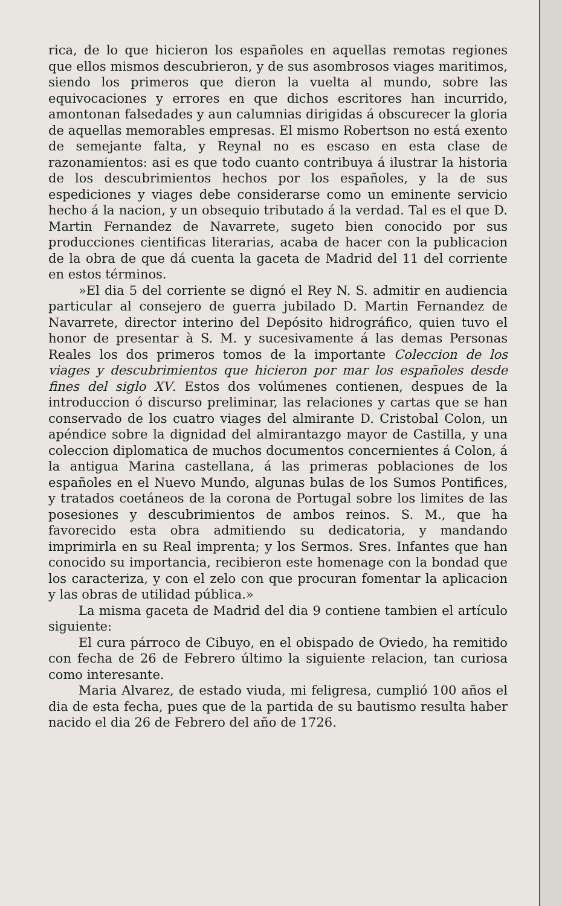rica, de lo que hicieron los españoles en aquellas remotas regiones que ellos mismos descubrieron, y de sus asombrosos viages maritimos, siendo los primeros que dieron la vuelta al mundo, sobre las equivocaciones y errores en que dichos escritores han incurrido, amontonan falsedades y aun calumnias dirigidas á obscurecer la gloria de aquellas memorables empresas. El mismo Robertson no está exento de semejante falta, y Reynal no es escaso en esta clase de razonamientos: asi es que todo cuanto contribuya á ilustrar la historia de los descubrimientos hechos por los españoles, y la de sus espediciones y viages debe considerarse como un eminente servicio hecho á la nacion, y un obsequio tributado á la verdad. Tal es el que D. Martin Fernandez de Navarrete, sugeto bien conocido por sus producciones cientificas literarias, acaba de hacer con la publicacion de la obra de que dá cuenta la gaceta de Madrid del 11 del corriente en estos términos.
»El dia 5 del corriente se dignó el Rey N. S. admitir en audiencia particular al consejero de guerra jubilado D. Martin Fernandez de Navarrete, director interino del Depósito hidrográfico, quien tuvo el honor de presentar à S. M. y sucesivamente á las demas Personas Reales los dos primeros tomos de la importante Coleccion de los viages y descubrimientos que hicieron por mar los españoles desde fines del siglo XV. Estos dos volúmenes contienen, despues de la introduccion ó discurso preliminar, las relaciones y cartas que se han conservado de los cuatro viages del almirante D. Cristobal Colon, un apéndice sobre la dignidad del almirantazgo mayor de Castilla, y una coleccion diplomatica de muchos documentos concernientes á Colon, á la antigua Marina castellana, á las primeras poblaciones de los españoles en el Nuevo Mundo, algunas bulas de los Sumos Pontifices, y tratados coetáneos de la corona de Portugal sobre los limites de las posesiones y descubrimientos de ambos reinos. S. M., que ha favorecido esta obra admitiendo su dedicatoria, y mandando imprimirla en su Real imprenta; y los Sermos. Sres. Infantes que han conocido su importancia, recibieron este homenage con la bondad que los caracteriza, y con el zelo con que procuran fomentar la aplicacion y las obras de utilidad pública.»
La misma gaceta de Madrid del dia 9 contiene tambien el artículo siguiente:
El cura párroco de Cibuyo, en el obispado de Oviedo, ha remitido con fecha de 26 de Febrero último la siguiente relacion, tan curiosa como interesante.
Maria Alvarez, de estado viuda, mi feligresa, cumplió 100 años el dia de esta fecha, pues que de la partida de su bautismo resulta haber nacido el dia 26 de Febrero del año de 1726.